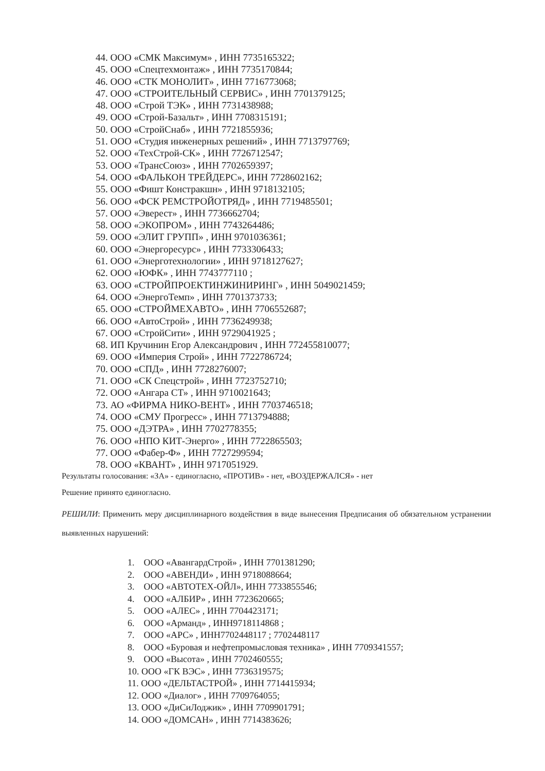44. ООО «СМК Максимум» , ИНН 7735165322;
45. ООО «Спецтехмонтаж» , ИНН 7735170844;
46. ООО «СТК МОНОЛИТ» , ИНН 7716773068;
47. ООО «СТРОИТЕЛЬНЫЙ СЕРВИС» , ИНН 7701379125;
48. ООО «Строй ТЭК» , ИНН 7731438988;
49. ООО «Строй-Базальт» , ИНН 7708315191;
50. ООО «СтройСнаб» , ИНН 7721855936;
51. ООО «Студия инженерных решений» , ИНН 7713797769;
52. ООО «ТехСтрой-СК» , ИНН 7726712547;
53. ООО «ТрансСоюз» , ИНН 7702659397;
54. ООО «ФАЛЬКОН ТРЕЙДЕРС», ИНН 7728602162;
55. ООО «Фишт Констракшн» , ИНН 9718132105;
56. ООО «ФСК РЕМСТРОЙОТРЯД» , ИНН 7719485501;
57. ООО «Эверест» , ИНН 7736662704;
58. ООО «ЭКОПРОМ» , ИНН 7743264486;
59. ООО «ЭЛИТ ГРУПП» , ИНН 9701036361;
60. ООО «Энергоресурс» , ИНН 7733306433;
61. ООО «Энерготехнологии» , ИНН 9718127627;
62. ООО «ЮФК» , ИНН 7743777110 ;
63. ООО «СТРОЙПРОЕКТИНЖИНИРИНГ» , ИНН 5049021459;
64. ООО «ЭнергоТемп» , ИНН 7701373733;
65. ООО «СТРОЙМЕХАВТО» , ИНН 7706552687;
66. ООО «АвтоСтрой» , ИНН 7736249938;
67. ООО «СтройСити» , ИНН 9729041925 ;
68. ИП Кручинин Егор Александрович , ИНН 772455810077;
69. ООО «Империя Строй» , ИНН 7722786724;
70. ООО «СПД» , ИНН 7728276007;
71. ООО «СК Спецстрой» , ИНН 7723752710;
72. ООО «Ангара СТ» , ИНН 9710021643;
73. АО «ФИРМА НИКО-ВЕНТ» , ИНН 7703746518;
74. ООО «СМУ Прогресс» , ИНН 7713794888;
75. ООО «ДЭТРА» , ИНН 7702778355;
76. ООО «НПО КИТ-Энерго» , ИНН 7722865503;
77. ООО «Фабер-Ф» , ИНН 7727299594;
78. ООО «КВАНТ» , ИНН 9717051929.
Результаты голосования: «ЗА» - единогласно, «ПРОТИВ» - нет, «ВОЗДЕРЖАЛСЯ» - нет
Решение принято единогласно.
РЕШИЛИ: Применить меру дисциплинарного воздействия в виде вынесения Предписания об обязательном устранении выявленных нарушений:
1. ООО «АвангардСтрой» , ИНН 7701381290;
2. ООО «АВЕНДИ» , ИНН 9718088664;
3. ООО «АВТОТЕХ-ОЙЛ», ИНН 7733855546;
4. ООО «АЛБИР» , ИНН 7723620665;
5. ООО «АЛЕС» , ИНН 7704423171;
6. ООО «Арманд» , ИНН9718114868 ;
7. ООО «АРС» , ИНН7702448117 ; 7702448117
8. ООО «Буровая и нефтепромысловая техника» , ИНН 7709341557;
9. ООО «Высота» , ИНН 7702460555;
10. ООО «ГК ВЭС» , ИНН 7736319575;
11. ООО «ДЕЛЬТАСТРОЙ» , ИНН 7714415934;
12. ООО «Диалог» , ИНН 7709764055;
13. ООО «ДиСиЛоджик» , ИНН 7709901791;
14. ООО «ДОМСАН» , ИНН 7714383626;